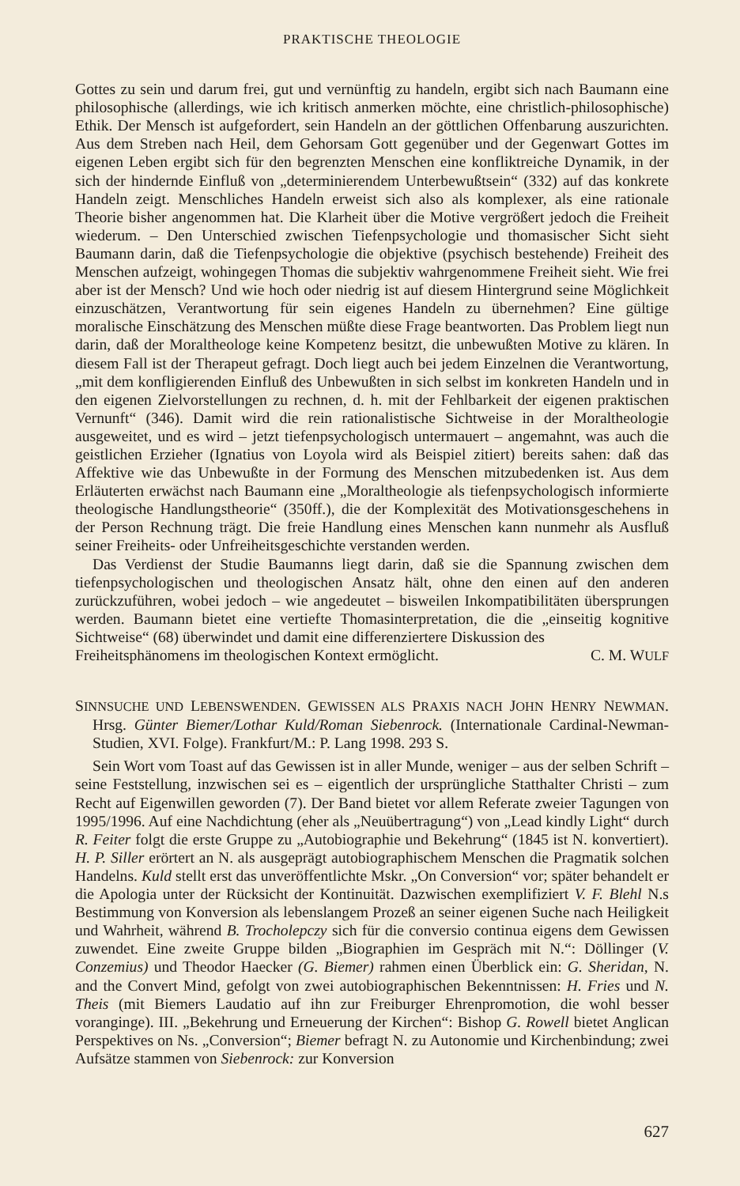PRAKTISCHE THEOLOGIE
Gottes zu sein und darum frei, gut und vernünftig zu handeln, ergibt sich nach Baumann eine philosophische (allerdings, wie ich kritisch anmerken möchte, eine christlich-philosophische) Ethik. Der Mensch ist aufgefordert, sein Handeln an der göttlichen Offenbarung auszurichten. Aus dem Streben nach Heil, dem Gehorsam Gott gegenüber und der Gegenwart Gottes im eigenen Leben ergibt sich für den begrenzten Menschen eine konfliktreiche Dynamik, in der sich der hindernde Einfluß von „determinierendem Unterbewußtsein“ (332) auf das konkrete Handeln zeigt. Menschliches Handeln erweist sich also als komplexer, als eine rationale Theorie bisher angenommen hat. Die Klarheit über die Motive vergrößert jedoch die Freiheit wiederum. – Den Unterschied zwischen Tiefenpsychologie und thomasischer Sicht sieht Baumann darin, daß die Tiefenpsychologie die objektive (psychisch bestehende) Freiheit des Menschen aufzeigt, wohingegen Thomas die subjektiv wahrgenommene Freiheit sieht. Wie frei aber ist der Mensch? Und wie hoch oder niedrig ist auf diesem Hintergrund seine Möglichkeit einzuschätzen, Verantwortung für sein eigenes Handeln zu übernehmen? Eine gültige moralische Einschätzung des Menschen müßte diese Frage beantworten. Das Problem liegt nun darin, daß der Moraltheologe keine Kompetenz besitzt, die unbewußten Motive zu klären. In diesem Fall ist der Therapeut gefragt. Doch liegt auch bei jedem Einzelnen die Verantwortung, „mit dem konfligierenden Einfluß des Unbewußten in sich selbst im konkreten Handeln und in den eigenen Zielvorstellungen zu rechnen, d. h. mit der Fehlbarkeit der eigenen praktischen Vernunft“ (346). Damit wird die rein rationalistische Sichtweise in der Moraltheologie ausgeweitet, und es wird – jetzt tiefenpsychologisch untermauert – angemahnt, was auch die geistlichen Erzieher (Ignatius von Loyola wird als Beispiel zitiert) bereits sahen: daß das Affektive wie das Unbewußte in der Formung des Menschen mitzubedenken ist. Aus dem Erläuterten erwächst nach Baumann eine „Moraltheologie als tiefenpsychologisch informierte theologische Handlungstheorie“ (350ff.), die der Komplexität des Motivationsgeschehens in der Person Rechnung trägt. Die freie Handlung eines Menschen kann nunmehr als Ausfluß seiner Freiheits- oder Unfreiheitsgeschichte verstanden werden.
Das Verdienst der Studie Baumanns liegt darin, daß sie die Spannung zwischen dem tiefenpsychologischen und theologischen Ansatz hält, ohne den einen auf den anderen zurückzuführen, wobei jedoch – wie angedeutet – bisweilen Inkompatibilitäten übersprungen werden. Baumann bietet eine vertiefte Thomasinterpretation, die die „einseitig kognitive Sichtweise“ (68) überwindet und damit eine differenziertere Diskussion des
Freiheitsphänomens im theologischen Kontext ermöglicht. C. M. WULF
SINNSUCHE UND LEBENSWENDEN. GEWISSEN ALS PRAXIS NACH JOHN HENRY NEWMAN. Hrsg. Günter Biemer/Lothar Kuld/Roman Siebenrock. (Internationale Cardinal-Newman-Studien, XVI. Folge). Frankfurt/M.: P. Lang 1998. 293 S.
Sein Wort vom Toast auf das Gewissen ist in aller Munde, weniger – aus der selben Schrift – seine Feststellung, inzwischen sei es – eigentlich der ursprüngliche Statthalter Christi – zum Recht auf Eigenwillen geworden (7). Der Band bietet vor allem Referate zweier Tagungen von 1995/1996. Auf eine Nachdichtung (eher als „Neuübertragung“) von „Lead kindly Light“ durch R. Feiter folgt die erste Gruppe zu „Autobiographie und Bekehrung“ (1845 ist N. konvertiert). H. P. Siller erörtert an N. als ausgeprägt autobiographischem Menschen die Pragmatik solchen Handelns. Kuld stellt erst das unveröffentlichte Mskr. „On Conversion“ vor; später behandelt er die Apologia unter der Rücksicht der Kontinuität. Dazwischen exemplifiziert V. F. Blehl N.s Bestimmung von Konversion als lebenslangem Prozeß an seiner eigenen Suche nach Heiligkeit und Wahrheit, während B. Trocholepczy sich für die conversio continua eigens dem Gewissen zuwendet. Eine zweite Gruppe bilden „Biographien im Gespräch mit N.“: Döllinger (V. Conzemius) und Theodor Haecker (G. Biemer) rahmen einen Überblick ein: G. Sheridan, N. and the Convert Mind, gefolgt von zwei autobiographischen Bekenntnissen: H. Fries und N. Theis (mit Biemers Laudatio auf ihn zur Freiburger Ehrenpromotion, die wohl besser voranginge). III. „Bekehrung und Erneuerung der Kirchen“: Bishop G. Rowell bietet Anglican Perspektives on Ns. „Conversion“; Biemer befragt N. zu Autonomie und Kirchenbindung; zwei Aufsätze stammen von Siebenrock: zur Konversion
627